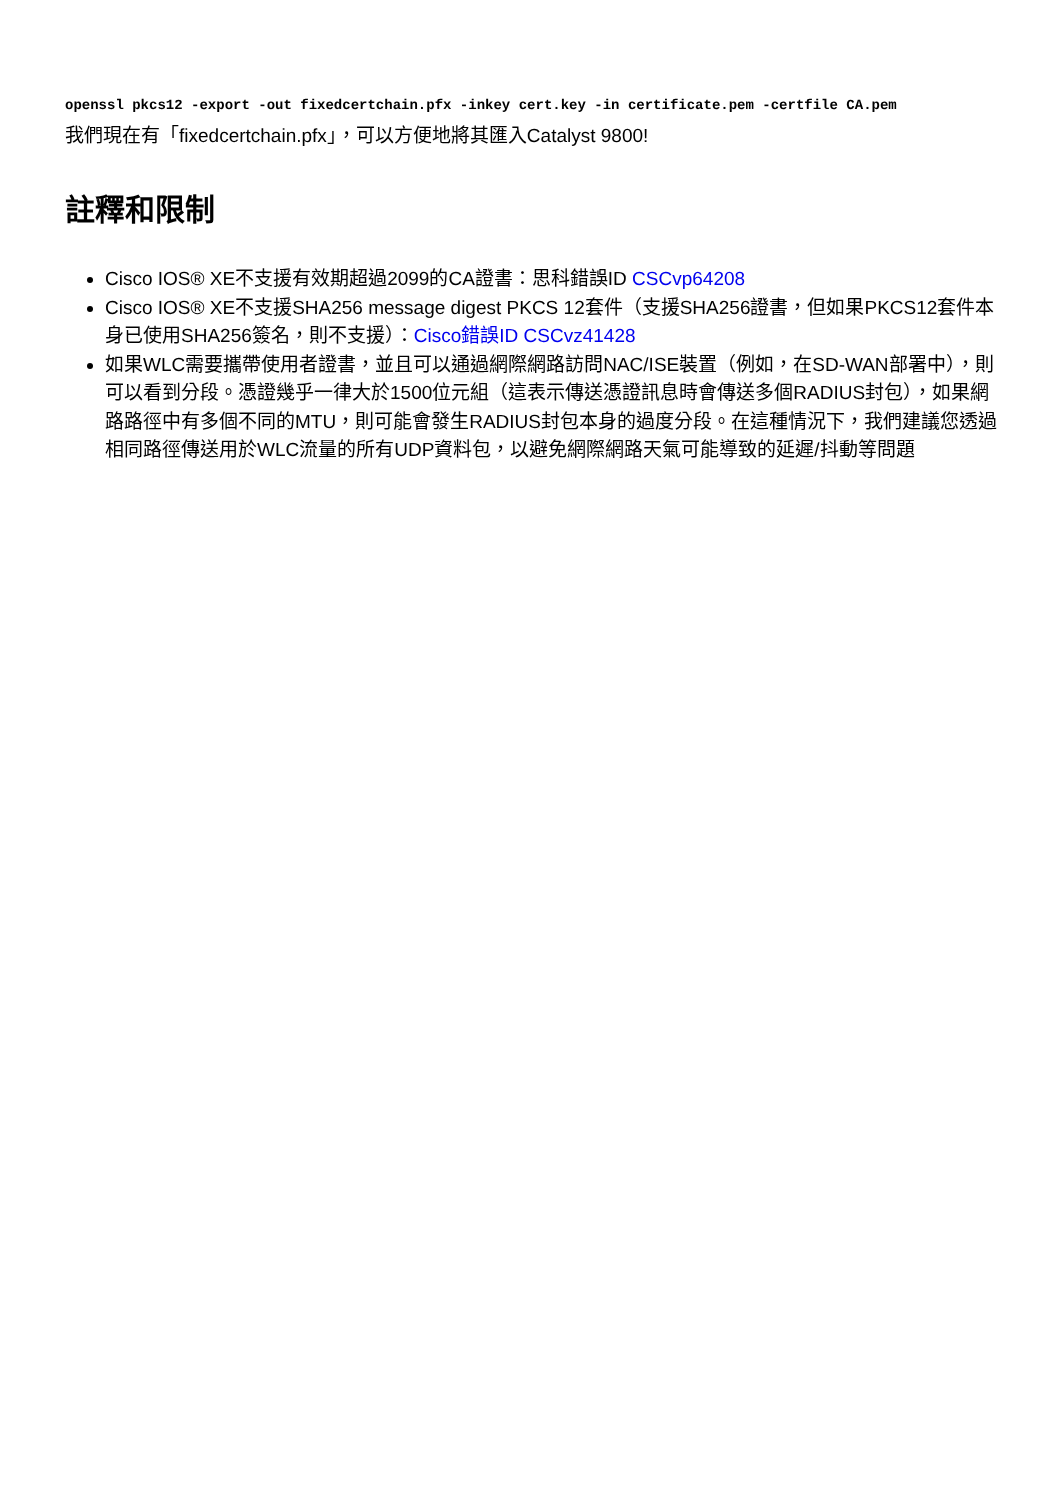openssl pkcs12 -export -out fixedcertchain.pfx -inkey cert.key -in certificate.pem -certfile CA.pem
我們現在有「fixedcertchain.pfx」，可以方便地將其匯入Catalyst 9800!
註釋和限制
Cisco IOS® XE不支援有效期超過2099的CA證書：思科錯誤ID CSCvp64208
Cisco IOS® XE不支援SHA256 message digest PKCS 12套件（支援SHA256證書，但如果PKCS12套件本身已使用SHA256簽名，則不支援）：Cisco錯誤ID CSCvz41428
如果WLC需要攜帶使用者證書，並且可以通過網際網路訪問NAC/ISE裝置（例如，在SD-WAN部署中），則可以看到分段。憑證幾乎一律大於1500位元組（這表示傳送憑證訊息時會傳送多個RADIUS封包），如果網路路徑中有多個不同的MTU，則可能會發生RADIUS封包本身的過度分段。在這種情況下，我們建議您透過相同路徑傳送用於WLC流量的所有UDP資料包，以避免網際網路天氣可能導致的延遲/抖動等問題